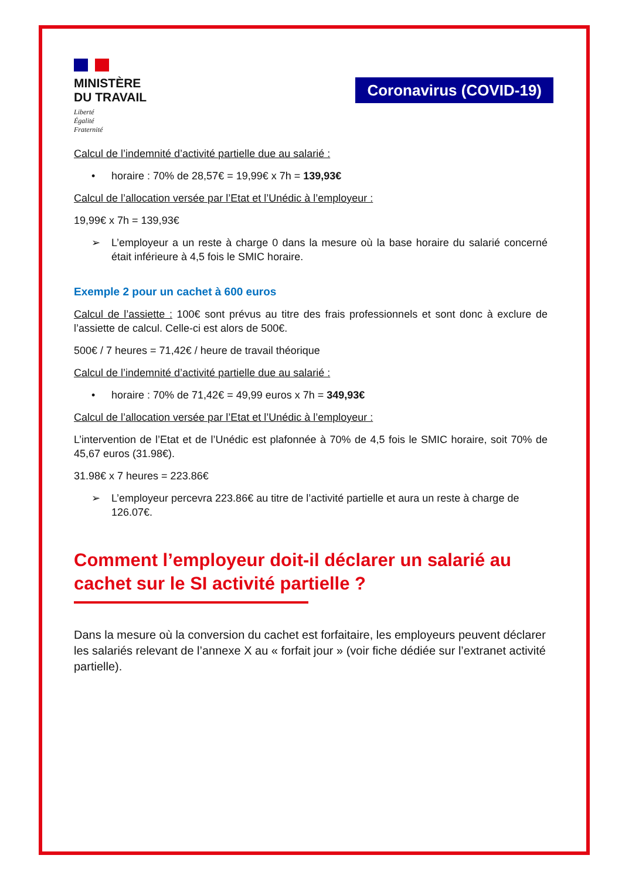MINISTÈRE
DU TRAVAIL
Liberté
Égalité
Fraternité
Coronavirus (COVID-19)
Calcul de l’indemnité d’activité partielle due au salarié :
• horaire : 70% de 28,57€ = 19,99€ x 7h = 139,93€
Calcul de l’allocation versée par l’Etat et l’Unédic à l’employeur :
19,99€ x 7h = 139,93€
➢ L’employeur a un reste à charge 0 dans la mesure où la base horaire du salarié concerné était inférieure à 4,5 fois le SMIC horaire.
Exemple 2 pour un cachet à 600 euros
Calcul de l’assiette : 100€ sont prévus au titre des frais professionnels et sont donc à exclure de l’assiette de calcul. Celle-ci est alors de 500€.
500€ / 7 heures = 71,42€ / heure de travail théorique
Calcul de l’indemnité d’activité partielle due au salarié :
• horaire : 70% de 71,42€ = 49,99 euros x 7h = 349,93€
Calcul de l’allocation versée par l’Etat et l’Unédic à l’employeur :
L’intervention de l’Etat et de l’Unédic est plafonnée à 70% de 4,5 fois le SMIC horaire, soit 70% de 45,67 euros (31.98€).
31.98€ x 7 heures = 223.86€
➢ L’employeur percevra 223.86€ au titre de l’activité partielle et aura un reste à charge de 126.07€.
Comment l’employeur doit-il déclarer un salarié au cachet sur le SI activité partielle ?
Dans la mesure où la conversion du cachet est forfaitaire, les employeurs peuvent déclarer les salariés relevant de l’annexe X au « forfait jour » (voir fiche dédiée sur l’extranet activité partielle).